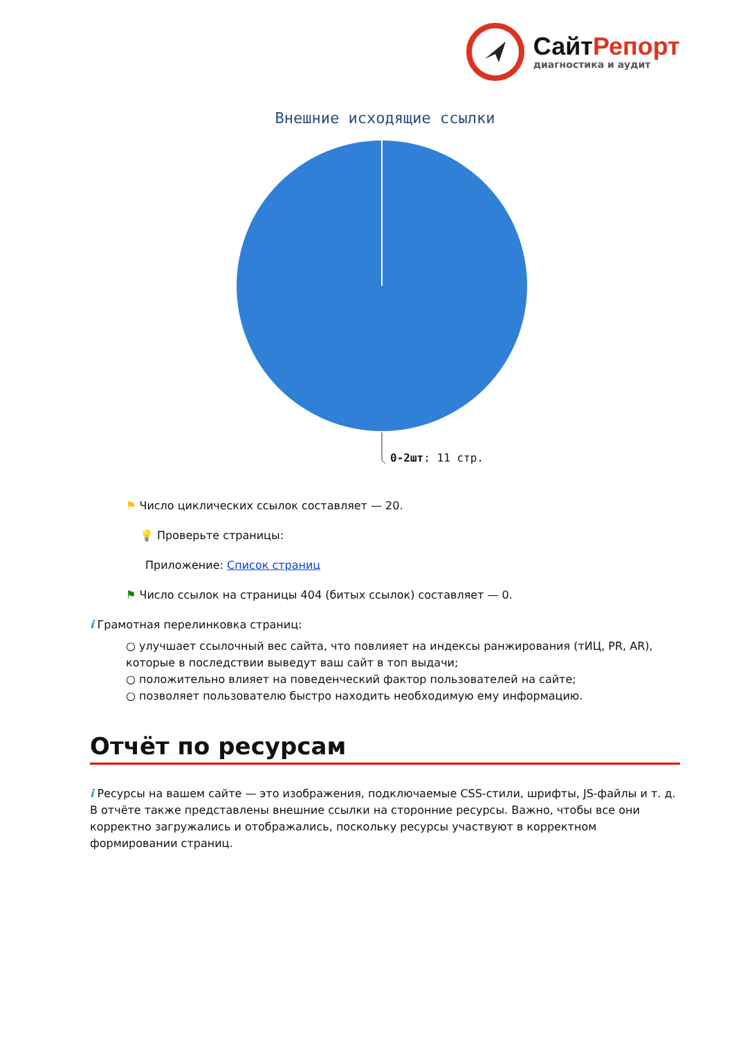СайтРепорт
диагностика и аудит
Внешние исходящие ссылки
0-2шт: 11 стр.
⚑ Число циклических ссылок составляет — 20.
💡 Проверьте страницы:
Приложение: Список страниц
⚑ Число ссылок на страницы 404 (битых ссылок) составляет — 0.
i Грамотная перелинковка страниц:
○ улучшает ссылочный вес сайта, что повлияет на индексы ранжирования (тИЦ, PR, AR), которые в последствии выведут ваш сайт в топ выдачи;
○ положительно влияет на поведенческий фактор пользователей на сайте;
○ позволяет пользователю быстро находить необходимую ему информацию.
Отчёт по ресурсам
i Ресурсы на вашем сайте — это изображения, подключаемые CSS-стили, шрифты, JS-файлы и т. д. В отчёте также представлены внешние ссылки на сторонние ресурсы. Важно, чтобы все они корректно загружались и отображались, поскольку ресурсы участвуют в корректном формировании страниц.